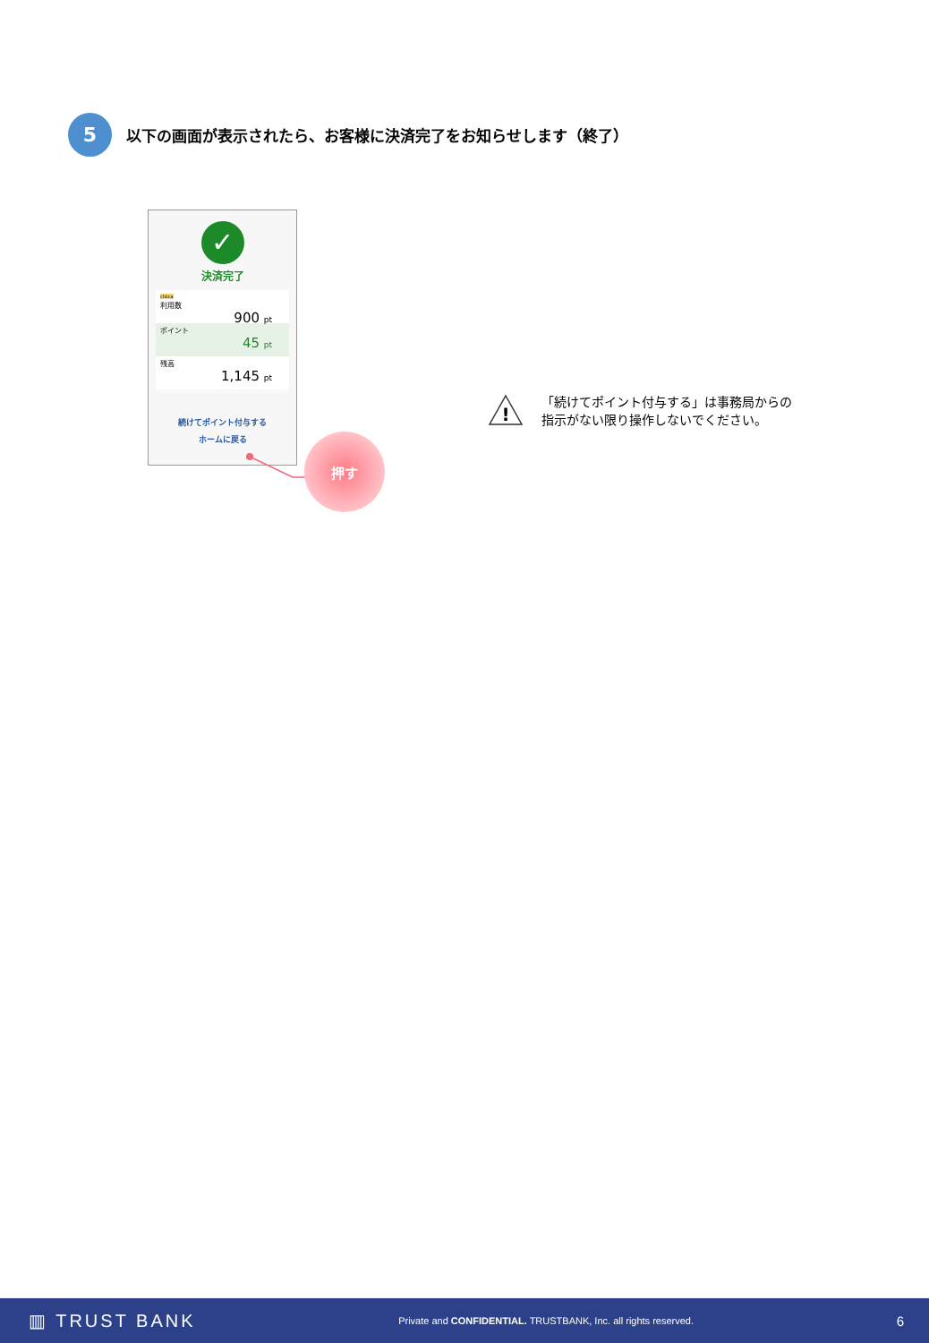5
以下の画面が表示されたら、お客様に決済完了をお知らせします（終了）
✓
決済完了
chiica
利用数
900 pt
ポイント
45 pt
残高
1,145 pt
続けてポイント付与する
ホームに戻る
押す
!
「続けてポイント付与する」は事務局からの
指示がない限り操作しないでください。
▥ TRUST BANK Private and CONFIDENTIAL. TRUSTBANK, Inc. all rights reserved. 6